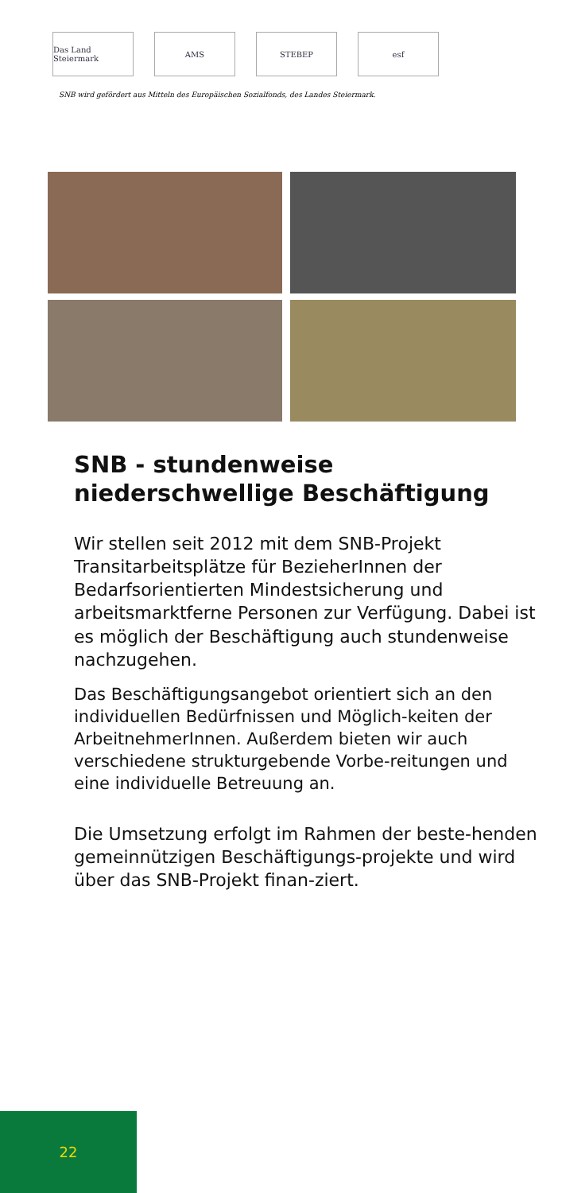Das Land Steiermark
AMS STEBEP esf
SNB wird gefördert aus Mitteln des Europäischen Sozialfonds, des Landes Steiermark.
SNB - stundenweise niederschwellige Beschäftigung
Wir stellen seit 2012 mit dem SNB-Projekt Transitarbeitsplätze für BezieherInnen der Bedarfsorientierten Mindestsicherung und arbeitsmarktferne Personen zur Verfügung. Dabei ist es möglich der Beschäftigung auch stundenweise nachzugehen.
Das Beschäftigungsangebot orientiert sich an den individuellen Bedürfnissen und Möglich-keiten der ArbeitnehmerInnen. Außerdem bieten wir auch verschiedene strukturgebende Vorbe-reitungen und eine individuelle Betreuung an.
Die Umsetzung erfolgt im Rahmen der beste-henden gemeinnützigen Beschäftigungs-projekte und wird über das SNB-Projekt finan-ziert.
22